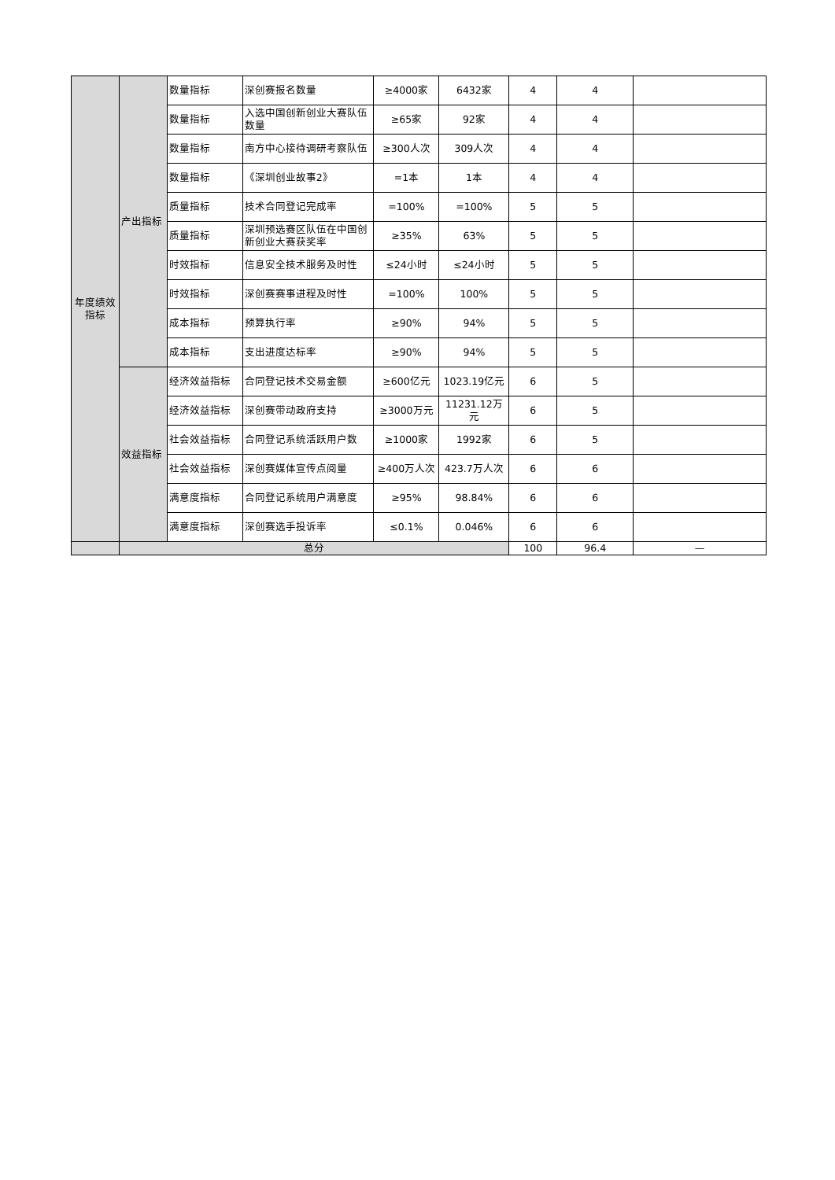| 年度绩效指标 | 产出指标 | 数量指标 | 深创赛报名数量 | ≥4000家 | 6432家 | 4 | 4 | |
| | | 数量指标 | 入选中国创新创业大赛队伍数量 | ≥65家 | 92家 | 4 | 4 | |
| | | 数量指标 | 南方中心接待调研考察队伍 | ≥300人次 | 309人次 | 4 | 4 | |
| | | 数量指标 | 《深圳创业故事2》 | =1本 | 1本 | 4 | 4 | |
| | | 质量指标 | 技术合同登记完成率 | =100% | =100% | 5 | 5 | |
| | | 质量指标 | 深圳预选赛区队伍在中国创新创业大赛获奖率 | ≥35% | 63% | 5 | 5 | |
| | | 时效指标 | 信息安全技术服务及时性 | ≤24小时 | ≤24小时 | 5 | 5 | |
| | | 时效指标 | 深创赛赛事进程及时性 | =100% | 100% | 5 | 5 | |
| | | 成本指标 | 预算执行率 | ≥90% | 94% | 5 | 5 | |
| | | 成本指标 | 支出进度达标率 | ≥90% | 94% | 5 | 5 | |
| | 效益指标 | 经济效益指标 | 合同登记技术交易金额 | ≥600亿元 | 1023.19亿元 | 6 | 5 | |
| | | 经济效益指标 | 深创赛带动政府支持 | ≥3000万元 | 11231.12万元 | 6 | 5 | |
| | | 社会效益指标 | 合同登记系统活跃用户数 | ≥1000家 | 1992家 | 6 | 5 | |
| | | 社会效益指标 | 深创赛媒体宣传点阅量 | ≥400万人次 | 423.7万人次 | 6 | 6 | |
| | | 满意度指标 | 合同登记系统用户满意度 | ≥95% | 98.84% | 6 | 6 | |
| | | 满意度指标 | 深创赛选手投诉率 | ≤0.1% | 0.046% | 6 | 6 | |
| | 总分 | | | | | 100 | 96.4 | — |